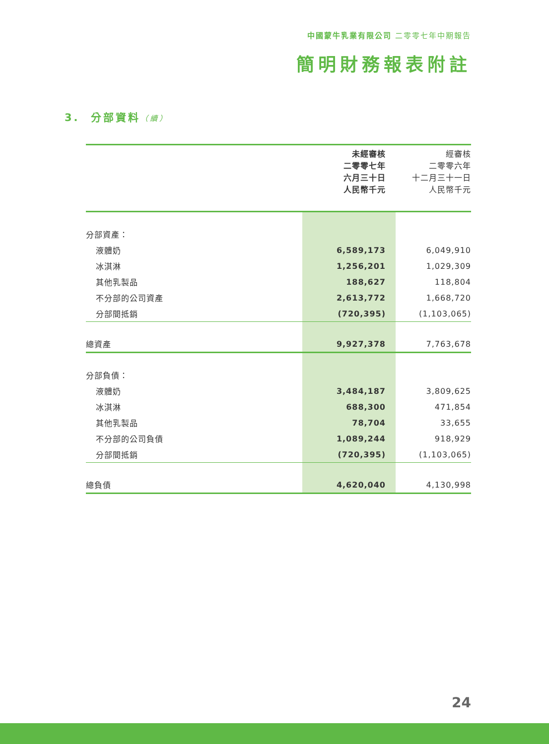中國蒙牛乳業有限公司 二零零七年中期報告
簡明財務報表附註
3. 分部資料（續）
| | 未經審核 二零零七年 六月三十日 人民幣千元 | 經審核 二零零六年 十二月三十一日 人民幣千元 |
| --- | --- | --- |
| 分部資產： | | |
| 液體奶 | 6,589,173 | 6,049,910 |
| 冰淇淋 | 1,256,201 | 1,029,309 |
| 其他乳製品 | 188,627 | 118,804 |
| 不分部的公司資產 | 2,613,772 | 1,668,720 |
| 分部間抵銷 | (720,395) | (1,103,065) |
| 總資產 | 9,927,378 | 7,763,678 |
| 分部負債： | | |
| 液體奶 | 3,484,187 | 3,809,625 |
| 冰淇淋 | 688,300 | 471,854 |
| 其他乳製品 | 78,704 | 33,655 |
| 不分部的公司負債 | 1,089,244 | 918,929 |
| 分部間抵銷 | (720,395) | (1,103,065) |
| 總負債 | 4,620,040 | 4,130,998 |
24